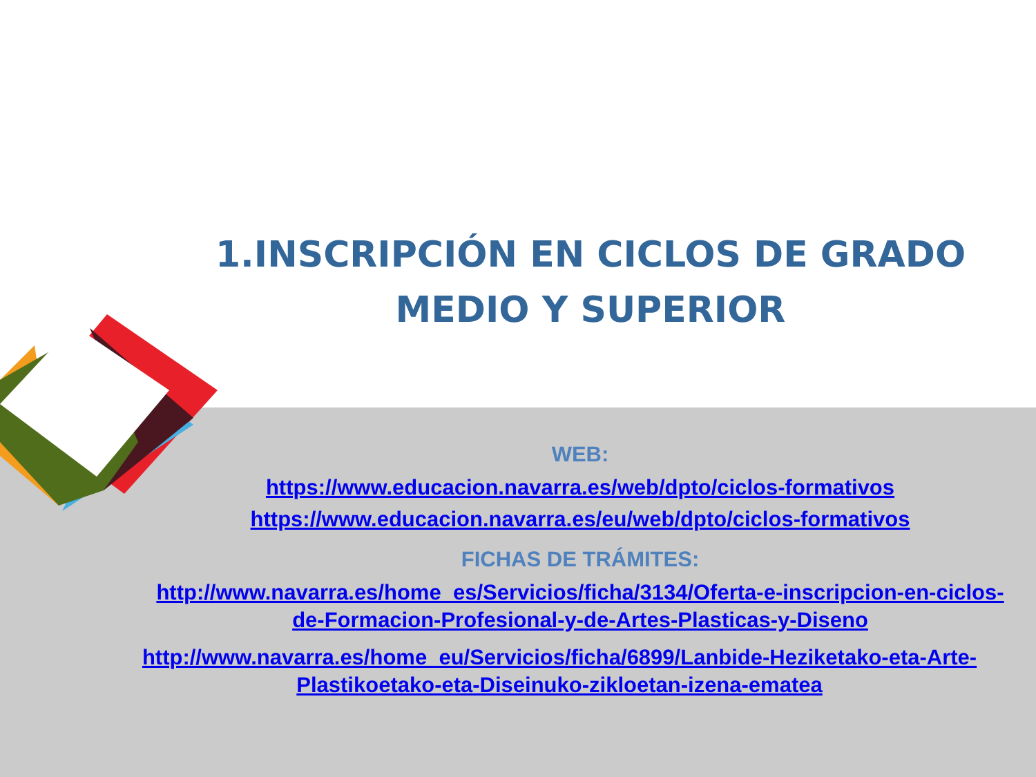1.INSCRIPCIÓN EN CICLOS DE GRADO MEDIO Y SUPERIOR
WEB:
https://www.educacion.navarra.es/web/dpto/ciclos-formativos
https://www.educacion.navarra.es/eu/web/dpto/ciclos-formativos
FICHAS DE TRÁMITES:
http://www.navarra.es/home_es/Servicios/ficha/3134/Oferta-e-inscripcion-en-ciclos-de-Formacion-Profesional-y-de-Artes-Plasticas-y-Diseno
http://www.navarra.es/home_eu/Servicios/ficha/6899/Lanbide-Heziketako-eta-Arte-Plastikoetako-eta-Diseinuko-zikloetan-izena-ematea